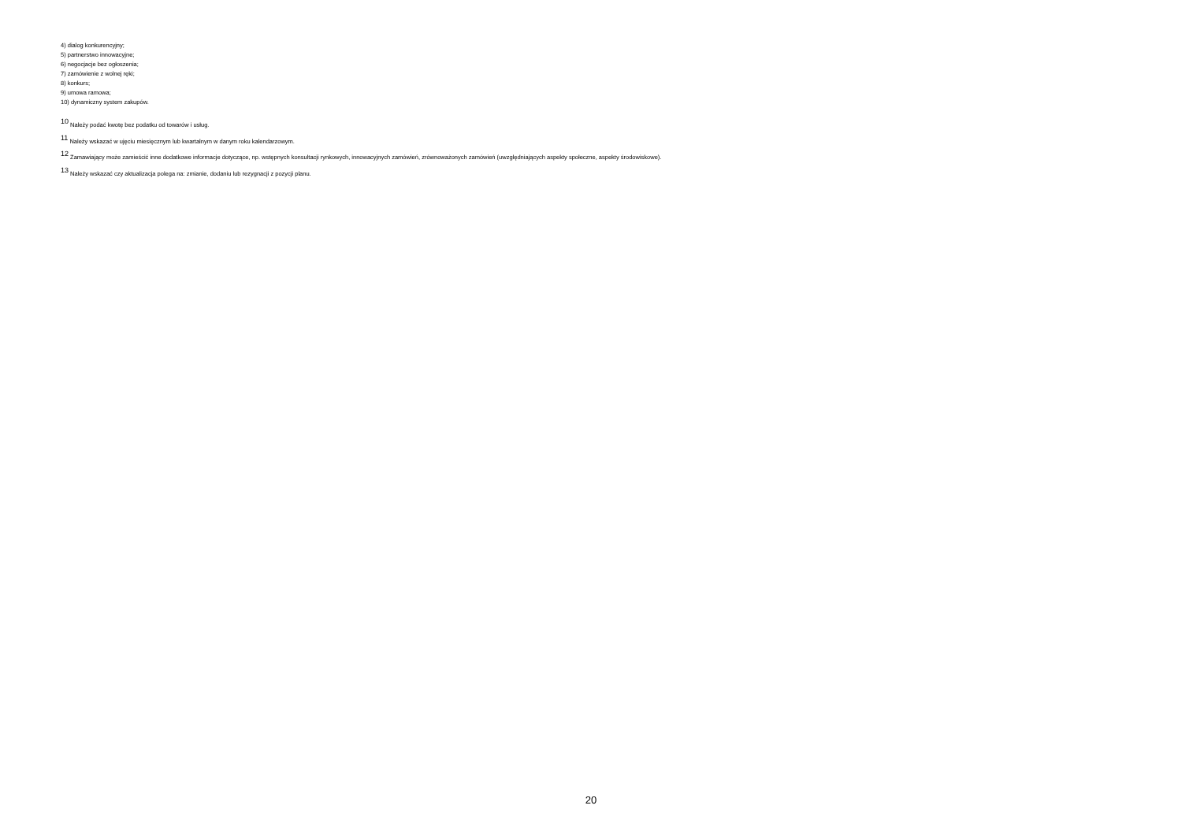4) dialog konkurencyjny;
5) partnerstwo innowacyjne;
6) negocjacje bez ogłoszenia;
7) zamówienie z wolnej ręki;
8) konkurs;
9) umowa ramowa;
10) dynamiczny system zakupów.
<sup>10</sup> Należy podać kwotę bez podatku od towarów i usług.
<sup>11</sup> Należy wskazać w ujęciu miesięcznym lub kwartalnym w danym roku kalendarzowym.
<sup>12</sup> Zamawiający może zamieścić inne dodatkowe informacje dotyczące, np. wstępnych konsultacji rynkowych, innowacyjnych zamówień, zrównoważonych zamówień (uwzględniających aspekty społeczne, aspekty środowiskowe).
<sup>13</sup> Należy wskazać czy aktualizacja polega na: zmianie, dodaniu lub rezygnacji z pozycji planu.
20